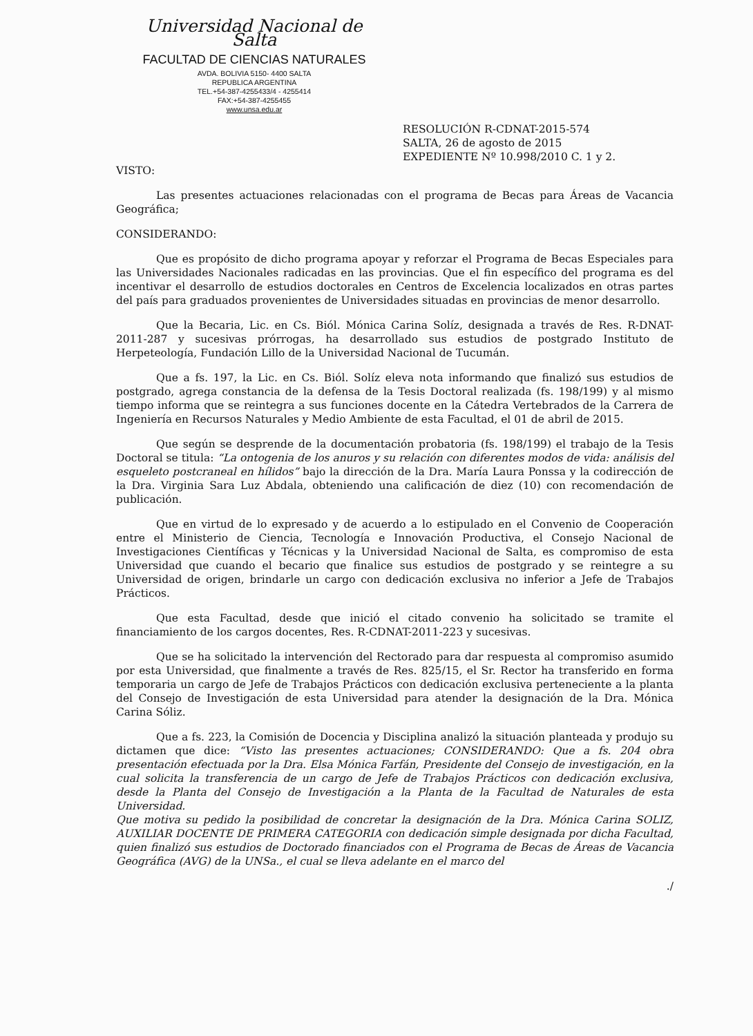Universidad Nacional de Salta
FACULTAD DE CIENCIAS NATURALES
AVDA. BOLIVIA 5150- 4400 SALTA
REPUBLICA ARGENTINA
TEL.+54-387-4255433/4 - 4255414
FAX:+54-387-4255455
www.unsa.edu.ar
RESOLUCIÓN R-CDNAT-2015-574
SALTA, 26 de agosto de 2015
EXPEDIENTE Nº 10.998/2010 C. 1 y 2.
VISTO:
Las presentes actuaciones relacionadas con el programa de Becas para Áreas de Vacancia Geográfica;
CONSIDERANDO:
Que es propósito de dicho programa apoyar y reforzar el Programa de Becas Especiales para las Universidades Nacionales radicadas en las provincias. Que el fin específico del programa es del incentivar el desarrollo de estudios doctorales en Centros de Excelencia localizados en otras partes del país para graduados provenientes de Universidades situadas en provincias de menor desarrollo.
Que la Becaria, Lic. en Cs. Biól. Mónica Carina Solíz, designada a través de Res. R-DNAT-2011-287 y sucesivas prórrogas, ha desarrollado sus estudios de postgrado Instituto de Herpeteología, Fundación Lillo de la Universidad Nacional de Tucumán.
Que a fs. 197, la Lic. en Cs. Biól. Solíz eleva nota informando que finalizó sus estudios de postgrado, agrega constancia de la defensa de la Tesis Doctoral realizada (fs. 198/199) y al mismo tiempo informa que se reintegra a sus funciones docente en la Cátedra Vertebrados de la Carrera de Ingeniería en Recursos Naturales y Medio Ambiente de esta Facultad, el 01 de abril de 2015.
Que según se desprende de la documentación probatoria (fs. 198/199) el trabajo de la Tesis Doctoral se titula: “La ontogenia de los anuros y su relación con diferentes modos de vida: análisis del esqueleto postcraneal en hílidos” bajo la dirección de la Dra. María Laura Ponssa y la codirección de la Dra. Virginia Sara Luz Abdala, obteniendo una calificación de diez (10) con recomendación de publicación.
Que en virtud de lo expresado y de acuerdo a lo estipulado en el Convenio de Cooperación entre el Ministerio de Ciencia, Tecnología e Innovación Productiva, el Consejo Nacional de Investigaciones Científicas y Técnicas y la Universidad Nacional de Salta, es compromiso de esta Universidad que cuando el becario que finalice sus estudios de postgrado y se reintegre a su Universidad de origen, brindarle un cargo con dedicación exclusiva no inferior a Jefe de Trabajos Prácticos.
Que esta Facultad, desde que inició el citado convenio ha solicitado se tramite el financiamiento de los cargos docentes, Res. R-CDNAT-2011-223 y sucesivas.
Que se ha solicitado la intervención del Rectorado para dar respuesta al compromiso asumido por esta Universidad, que finalmente a través de Res. 825/15, el Sr. Rector ha transferido en forma temporaria un cargo de Jefe de Trabajos Prácticos con dedicación exclusiva perteneciente a la planta del Consejo de Investigación de esta Universidad para atender la designación de la Dra. Mónica Carina Sóliz.
Que a fs. 223, la Comisión de Docencia y Disciplina analizó la situación planteada y produjo su dictamen que dice: “Visto las presentes actuaciones; CONSIDERANDO: Que a fs. 204 obra presentación efectuada por la Dra. Elsa Mónica Farfán, Presidente del Consejo de investigación, en la cual solicita la transferencia de un cargo de Jefe de Trabajos Prácticos con dedicación exclusiva, desde la Planta del Consejo de Investigación a la Planta de la Facultad de Naturales de esta Universidad.
Que motiva su pedido la posibilidad de concretar la designación de la Dra. Mónica Carina SOLIZ, AUXILIAR DOCENTE DE PRIMERA CATEGORIA con dedicación simple designada por dicha Facultad, quien finalizó sus estudios de Doctorado financiados con el Programa de Becas de Áreas de Vacancia Geográfica (AVG) de la UNSa., el cual se lleva adelante en el marco del
./